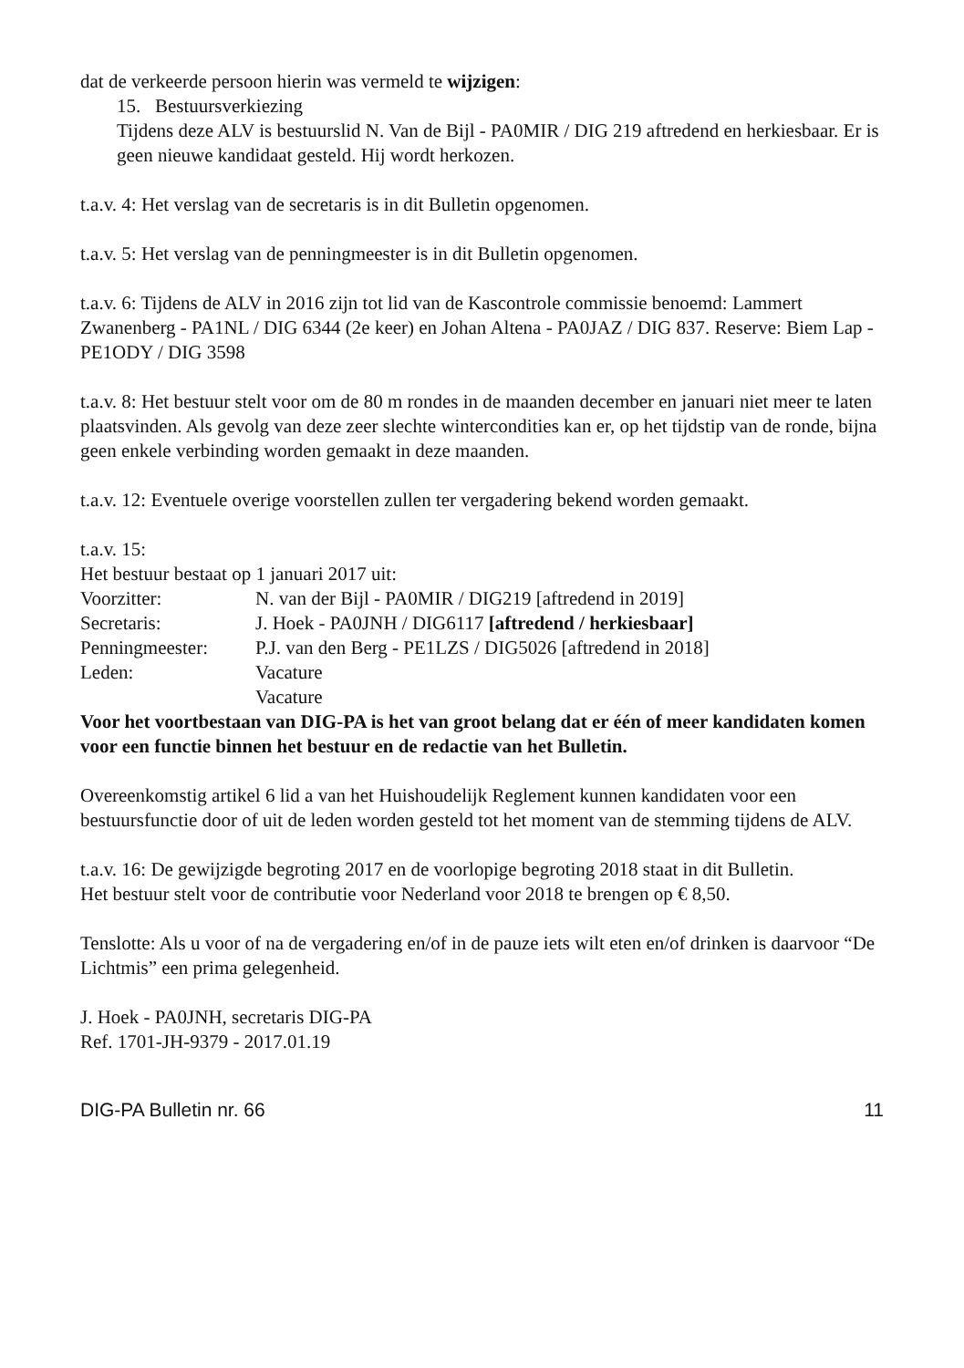dat de verkeerde persoon hierin was vermeld te wijzigen:
15. Bestuursverkiezing
Tijdens deze ALV is bestuurslid N. Van de Bijl - PA0MIR / DIG 219 aftredend en herkiesbaar. Er is geen nieuwe kandidaat gesteld. Hij wordt herkozen.
t.a.v. 4: Het verslag van de secretaris is in dit Bulletin opgenomen.
t.a.v. 5: Het verslag van de penningmeester is in dit Bulletin opgenomen.
t.a.v. 6: Tijdens de ALV in 2016 zijn tot lid van de Kascontrole commissie benoemd: Lammert Zwanenberg - PA1NL / DIG 6344 (2e keer) en Johan Altena - PA0JAZ / DIG 837. Reserve: Biem Lap - PE1ODY / DIG 3598
t.a.v. 8: Het bestuur stelt voor om de 80 m rondes in de maanden december en januari niet meer te laten plaatsvinden. Als gevolg van deze zeer slechte wintercondities kan er, op het tijdstip van de ronde, bijna geen enkele verbinding worden gemaakt in deze maanden.
t.a.v. 12: Eventuele overige voorstellen zullen ter vergadering bekend worden gemaakt.
t.a.v. 15:
Het bestuur bestaat op 1 januari 2017 uit:
| Voorzitter: | N. van der Bijl - PA0MIR / DIG219 [aftredend in 2019] |
| Secretaris: | J. Hoek - PA0JNH / DIG6117 [aftredend / herkiesbaar] |
| Penningmeester: | P.J. van den Berg - PE1LZS / DIG5026 [aftredend in 2018] |
| Leden: | Vacature |
| | Vacature |
Voor het voortbestaan van DIG-PA is het van groot belang dat er één of meer kandidaten komen voor een functie binnen het bestuur en de redactie van het Bulletin.
Overeenkomstig artikel 6 lid a van het Huishoudelijk Reglement kunnen kandidaten voor een bestuursfunctie door of uit de leden worden gesteld tot het moment van de stemming tijdens de ALV.
t.a.v. 16: De gewijzigde begroting 2017 en de voorlopige begroting 2018 staat in dit Bulletin.
Het bestuur stelt voor de contributie voor Nederland voor 2018 te brengen op € 8,50.
Tenslotte: Als u voor of na de vergadering en/of in de pauze iets wilt eten en/of drinken is daarvoor “De Lichtmis” een prima gelegenheid.
J. Hoek - PA0JNH, secretaris DIG-PA
Ref. 1701-JH-9379 - 2017.01.19
DIG-PA Bulletin nr. 66 11